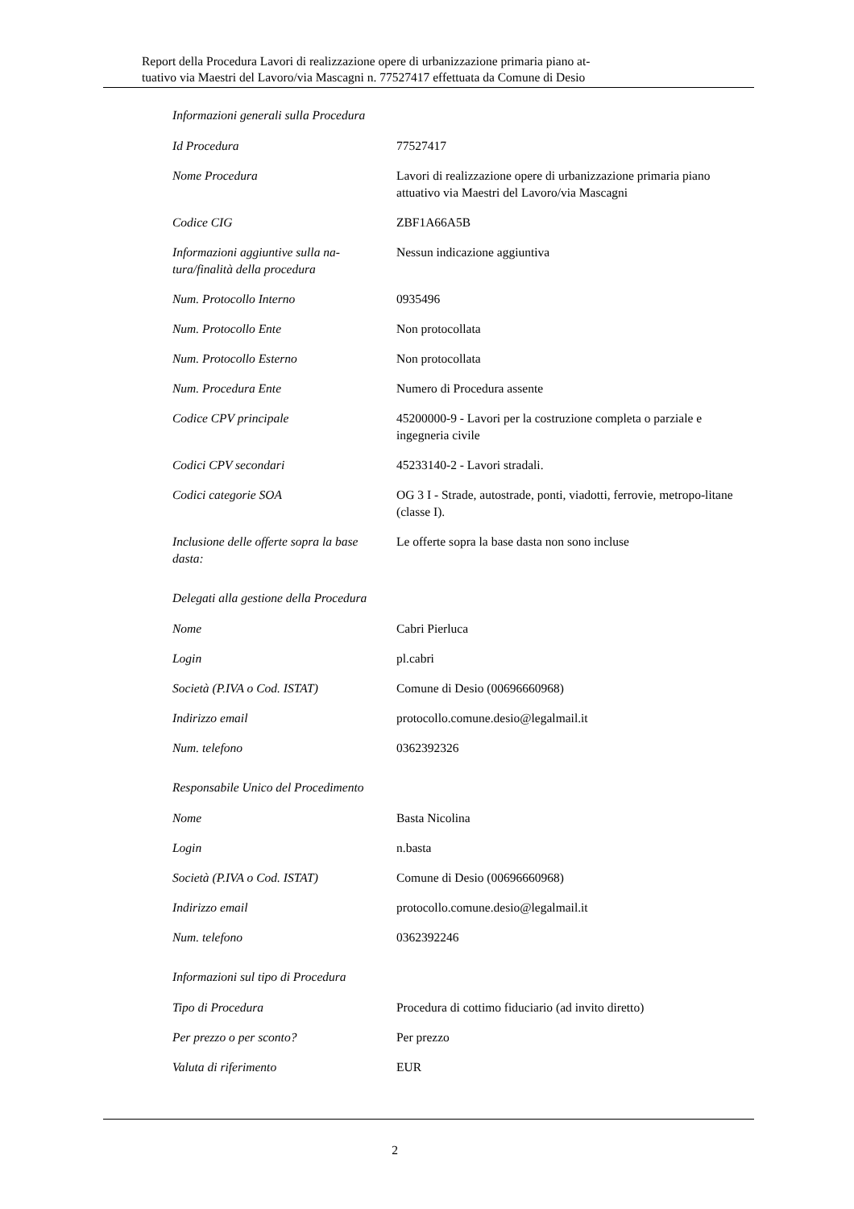Report della Procedura Lavori di realizzazione opere di urbanizzazione primaria piano at-
tuativo via Maestri del Lavoro/via Mascagni n. 77527417 effettuata da Comune di Desio
Informazioni generali sulla Procedura
| Id Procedura | 77527417 |
| Nome Procedura | Lavori di realizzazione opere di urbanizzazione primaria piano attuativo via Maestri del Lavoro/via Mascagni |
| Codice CIG | ZBF1A66A5B |
| Informazioni aggiuntive sulla na-tura/finalità della procedura | Nessun indicazione aggiuntiva |
| Num. Protocollo Interno | 0935496 |
| Num. Protocollo Ente | Non protocollata |
| Num. Protocollo Esterno | Non protocollata |
| Num. Procedura Ente | Numero di Procedura assente |
| Codice CPV principale | 45200000-9 - Lavori per la costruzione completa o parziale e ingegneria civile |
| Codici CPV secondari | 45233140-2 - Lavori stradali. |
| Codici categorie SOA | OG 3 I - Strade, autostrade, ponti, viadotti, ferrovie, metropo-litane (classe I). |
| Inclusione delle offerte sopra la base dasta: | Le offerte sopra la base dasta non sono incluse |
Delegati alla gestione della Procedura
| Nome | Cabri Pierluca |
| Login | pl.cabri |
| Società (P.IVA o Cod. ISTAT) | Comune di Desio (00696660968) |
| Indirizzo email | protocollo.comune.desio@legalmail.it |
| Num. telefono | 0362392326 |
Responsabile Unico del Procedimento
| Nome | Basta Nicolina |
| Login | n.basta |
| Società (P.IVA o Cod. ISTAT) | Comune di Desio (00696660968) |
| Indirizzo email | protocollo.comune.desio@legalmail.it |
| Num. telefono | 0362392246 |
Informazioni sul tipo di Procedura
| Tipo di Procedura | Procedura di cottimo fiduciario (ad invito diretto) |
| Per prezzo o per sconto? | Per prezzo |
| Valuta di riferimento | EUR |
2